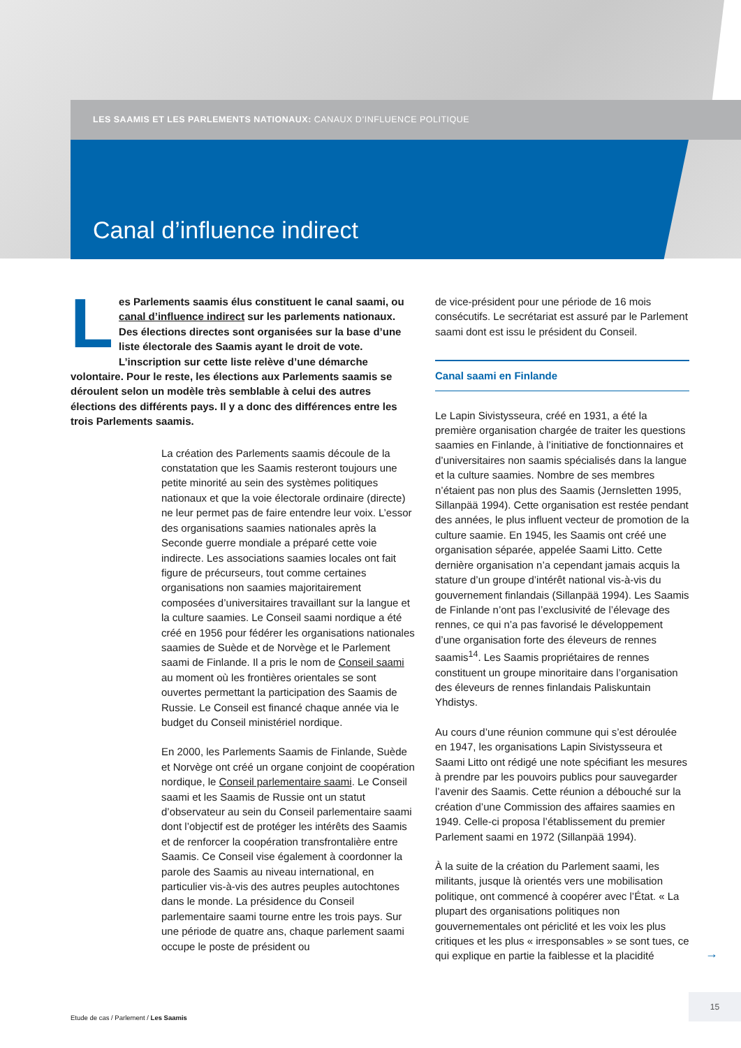LES SAAMIS ET LES PARLEMENTS NATIONAUX: CANAUX D’INFLUENCE POLITIQUE
Canal d’influence indirect
Les Parlements saamis élus constituent le canal saami, ou canal d’influence indirect sur les parlements nationaux. Des élections directes sont organisées sur la base d’une liste électorale des Saamis ayant le droit de vote. L’inscription sur cette liste relève d’une démarche volontaire. Pour le reste, les élections aux Parlements saamis se déroulent selon un modèle très semblable à celui des autres élections des différents pays. Il y a donc des différences entre les trois Parlements saamis.
La création des Parlements saamis découle de la constatation que les Saamis resteront toujours une petite minorité au sein des systèmes politiques nationaux et que la voie électorale ordinaire (directe) ne leur permet pas de faire entendre leur voix. L’essor des organisations saamies nationales après la Seconde guerre mondiale a préparé cette voie indirecte. Les associations saamies locales ont fait figure de précurseurs, tout comme certaines organisations non saamies majoritairement composées d’universitaires travaillant sur la langue et la culture saamies. Le Conseil saami nordique a été créé en 1956 pour fédérer les organisations nationales saamies de Suède et de Norvège et le Parlement saami de Finlande. Il a pris le nom de Conseil saami au moment où les frontières orientales se sont ouvertes permettant la participation des Saamis de Russie. Le Conseil est financé chaque année via le budget du Conseil ministériel nordique.
En 2000, les Parlements Saamis de Finlande, Suède et Norvège ont créé un organe conjoint de coopération nordique, le Conseil parlementaire saami. Le Conseil saami et les Saamis de Russie ont un statut d’observateur au sein du Conseil parlementaire saami dont l’objectif est de protéger les intérêts des Saamis et de renforcer la coopération transfrontalière entre Saamis. Ce Conseil vise également à coordonner la parole des Saamis au niveau international, en particulier vis-à-vis des autres peuples autochtones dans le monde. La présidence du Conseil parlementaire saami tourne entre les trois pays. Sur une période de quatre ans, chaque parlement saami occupe le poste de président ou
de vice-président pour une période de 16 mois consécutifs. Le secrétariat est assuré par le Parlement saami dont est issu le président du Conseil.
Canal saami en Finlande
Le Lapin Sivistysseura, créé en 1931, a été la première organisation chargée de traiter les questions saamies en Finlande, à l’initiative de fonctionnaires et d’universitaires non saamis spécialisés dans la langue et la culture saamies. Nombre de ses membres n’étaient pas non plus des Saamis (Jernsletten 1995, Sillanpää 1994). Cette organisation est restée pendant des années, le plus influent vecteur de promotion de la culture saamie. En 1945, les Saamis ont créé une organisation séparée, appelée Saami Litto. Cette dernière organisation n’a cependant jamais acquis la stature d’un groupe d’intérêt national vis-à-vis du gouvernement finlandais (Sillanpää 1994). Les Saamis de Finlande n’ont pas l’exclusivité de l’élevage des rennes, ce qui n’a pas favorisé le développement d’une organisation forte des éleveurs de rennes saamis<sup>14</sup>. Les Saamis propriétaires de rennes constituent un groupe minoritaire dans l’organisation des éleveurs de rennes finlandais Paliskuntain Yhdistys.
Au cours d’une réunion commune qui s’est déroulée en 1947, les organisations Lapin Sivistysseura et Saami Litto ont rédigé une note spécifiant les mesures à prendre par les pouvoirs publics pour sauvegarder l’avenir des Saamis. Cette réunion a débouché sur la création d’une Commission des affaires saamies en 1949. Celle-ci proposa l’établissement du premier Parlement saami en 1972 (Sillanpää 1994).
À la suite de la création du Parlement saami, les militants, jusque là orientés vers une mobilisation politique, ont commencé à coopérer avec l’État. « La plupart des organisations politiques non gouvernementales ont périclité et les voix les plus critiques et les plus « irresponsables » se sont tues, ce qui explique en partie la faiblesse et la placidité
→
15
Etude de cas / Parlement / Les Saamis